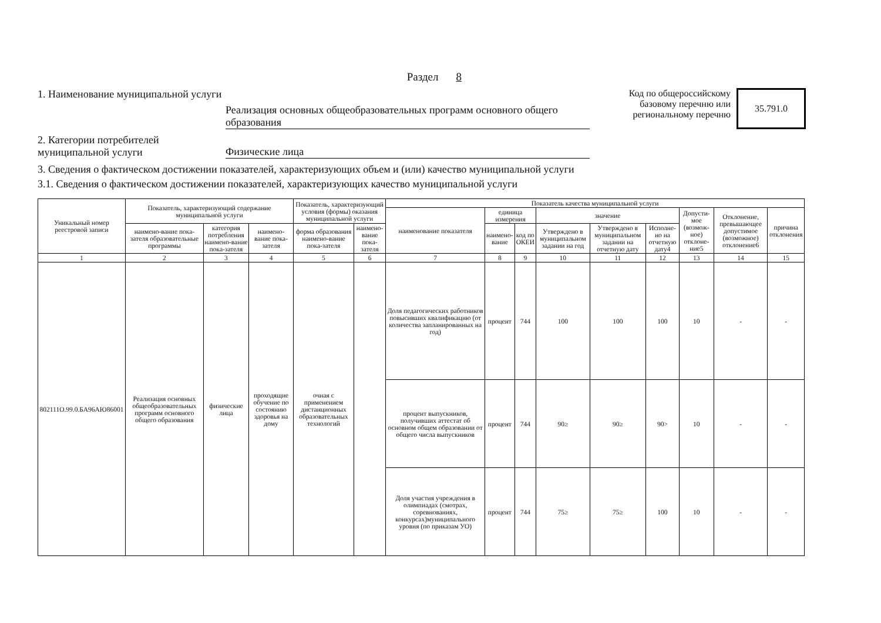Раздел 8
1. Наименование муниципальной услуги
Реализация основных общеобразовательных программ основного общего образования
Код по общероссийскому базовому перечню или региональному перечню
35.791.0
2. Категории потребителей муниципальной услуги
Физические лица
3. Сведения о фактическом достижении показателей, характеризующих объем и (или) качество муниципальной услуги
3.1. Сведения о фактическом достижении показателей, характеризующих качество муниципальной услуги
| Уникальный номер реестровой записи | Показатель, характеризующий содержание муниципальной услуги | | | Показатель, характеризующий условия (формы) оказания муниципальной услуги | | Показатель качества муниципальной услуги | | | | | | | | |
| --- | --- | --- | --- | --- | --- | --- | --- | --- | --- | --- | --- | --- | --- | --- |
| | | | | | | наименование показателя | единица измерения | | значение | | | Допусти-мое (возмож-ное) отклоне-ние5 | Отклонение, превышающее допустимое (возможное) отклонение6 | причина отклонения |
| | наимено-вание пока-зателя образовательные программы | категория потребления наимено-вание пока-зателя | наимено-вание пока-зателя | форма образования наимено-вание пока-зателя | наимено-вание пока-зателя | | наимено-вание | код по ОКЕИ | Утверждено в муниципальном задании на год | Утверждено в муниципальном задании на отчетную дату | Исполне-но на отчетную дату4 | | | |
| 1 | 2 | 3 | 4 | 5 | 6 | 7 | 8 | 9 | 10 | 11 | 12 | 13 | 14 | 15 |
| 802111О.99.0.БА96АЮ86001 | Реализация основных общеобразовательных программ основного общего образования | физические лица | проходящие обучение по состоянию здоровья на дому | очная с применением дистанционных образовательных технологий | | Доля педагогических работников повысивших квалификацию (от количества запланированных на год) | процент | 744 | 100 | 100 | 100 | 10 | - | - |
| | | | | | | процент выпускников, получивших аттестат об основном общем образовании от общего числа выпускников | процент | 744 | 90≥ | 90≥ | 90> | 10 | - | - |
| | | | | | | Доля участия учреждения в олимпиадах (смотрах, соревнованиях, конкурсах)муниципального уровня (по приказам УО) | процент | 744 | 75≥ | 75≥ | 100 | 10 | - | - |